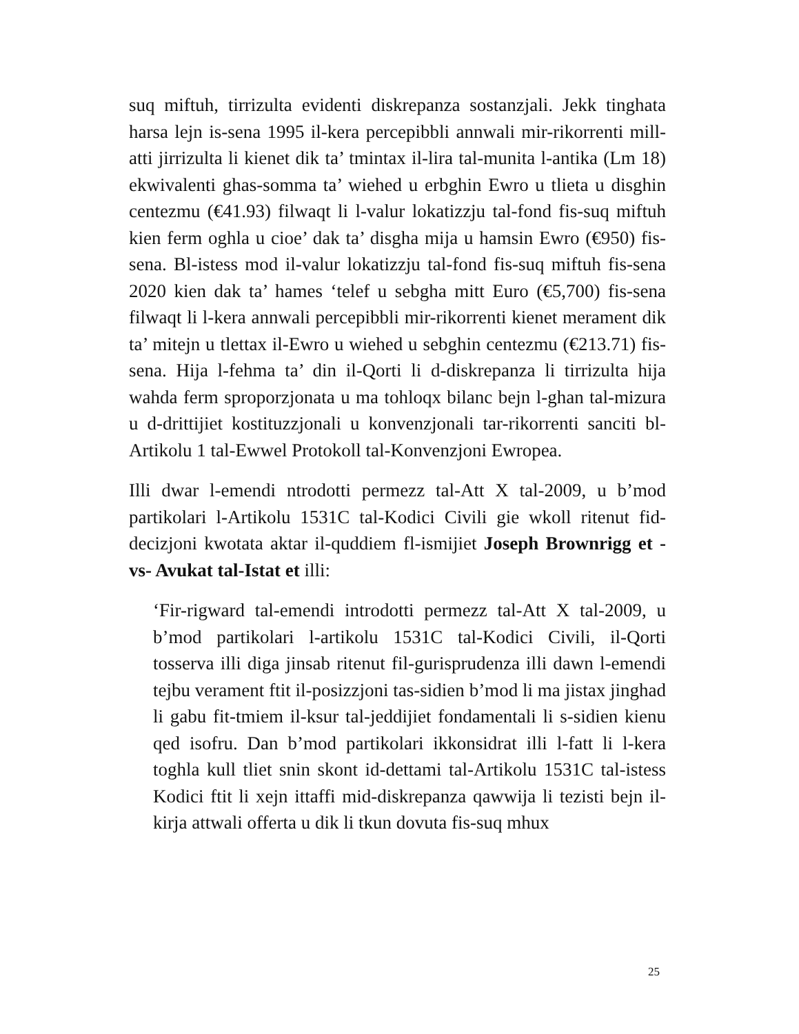suq miftuh, tirrizulta evidenti diskrepanza sostanzjali. Jekk tinghata harsa lejn is-sena 1995 il-kera percepibbli annwali mir-rikorrenti mill-atti jirrizulta li kienet dik ta’ tmintax il-lira tal-munita l-antika (Lm 18) ekwivalenti ghas-somma ta’ wiehed u erbghin Ewro u tlieta u disghin centezmu (€41.93) filwaqt li l-valur lokatizzju tal-fond fis-suq miftuh kien ferm oghla u cioe’ dak ta’ disgha mija u hamsin Ewro (€950) fis-sena. Bl-istess mod il-valur lokatizzju tal-fond fis-suq miftuh fis-sena 2020 kien dak ta’ hames ‘telef u sebgha mitt Euro (€5,700) fis-sena filwaqt li l-kera annwali percepibbli mir-rikorrenti kienet merament dik ta’ mitejn u tlettax il-Ewro u wiehed u sebghin centezmu (€213.71) fis-sena. Hija l-fehma ta’ din il-Qorti li d-diskrepanza li tirrizulta hija wahda ferm sproporzjonata u ma tohloqx bilanc bejn l-ghan tal-mizura u d-drittijiet kostituzzjonali u konvenzjonali tar-rikorrenti sanciti bl-Artikolu 1 tal-Ewwel Protokoll tal-Konvenzjoni Ewropea.
Illi dwar l-emendi ntrodotti permezz tal-Att X tal-2009, u b’mod partikolari l-Artikolu 1531C tal-Kodici Civili gie wkoll ritenut fid-decizjoni kwotata aktar il-quddiem fl-ismijiet Joseph Brownrigg et -vs- Avukat tal-Istat et illi:
‘Fir-rigward tal-emendi introdotti permezz tal-Att X tal-2009, u b’mod partikolari l-artikolu 1531C tal-Kodici Civili, il-Qorti tosserva illi diga jinsab ritenut fil-gurisprudenza illi dawn l-emendi tejbu verament ftit il-posizzjoni tas-sidien b’mod li ma jistax jinghad li gabu fit-tmiem il-ksur tal-jeddijiet fondamentali li s-sidien kienu qed isofru. Dan b’mod partikolari ikkonsidrat illi l-fatt li l-kera toghla kull tliet snin skont id-dettami tal-Artikolu 1531C tal-istess Kodici ftit li xejn ittaffi mid-diskrepanza qawwija li tezisti bejn il-kirja attwali offerta u dik li tkun dovuta fis-suq mhux
25